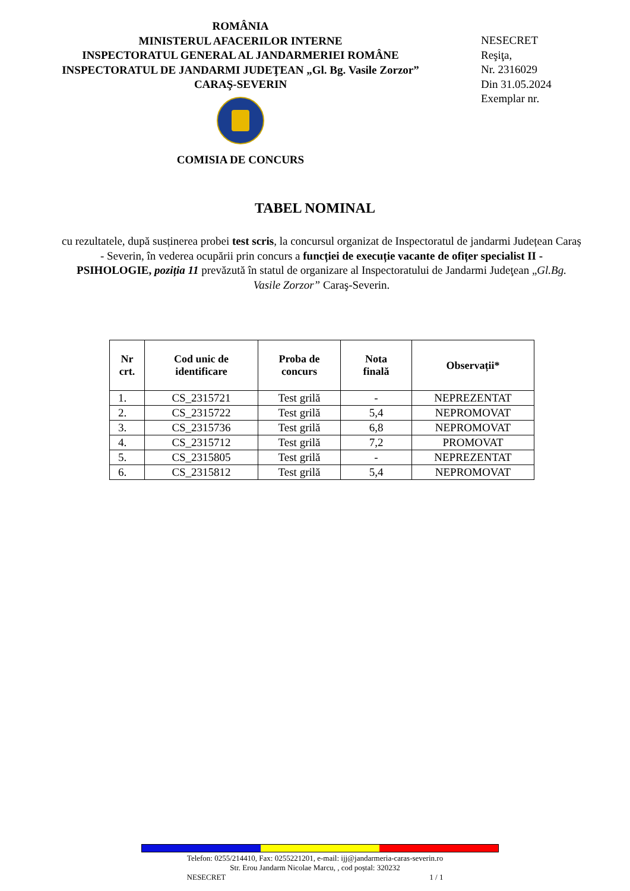ROMÂNIA
MINISTERUL AFACERILOR INTERNE
INSPECTORATUL GENERAL AL JANDARMERIEI ROMÂNE
INSPECTORATUL DE JANDARMI JUDEŢEAN „Gl. Bg. Vasile Zorzor”
CARAŞ-SEVERIN
COMISIA DE CONCURS
NESECRET
Reşiţa,
Nr. 2316029
Din 31.05.2024
Exemplar nr.
TABEL NOMINAL
cu rezultatele, după susținerea probei test scris, la concursul organizat de Inspectoratul de jandarmi Județean Caraș - Severin, în vederea ocupării prin concurs a funcției de execuție vacante de ofițer specialist II - PSIHOLOGIE, poziția 11 prevăzută în statul de organizare al Inspectoratului de Jandarmi Judeţean „Gl.Bg. Vasile Zorzor” Caraş-Severin.
| Nr crt. | Cod unic de identificare | Proba de concurs | Nota finală | Observații* |
| --- | --- | --- | --- | --- |
| 1. | CS_2315721 | Test grilă | - | NEPREZENTAT |
| 2. | CS_2315722 | Test grilă | 5,4 | NEPROMOVAT |
| 3. | CS_2315736 | Test grilă | 6,8 | NEPROMOVAT |
| 4. | CS_2315712 | Test grilă | 7,2 | PROMOVAT |
| 5. | CS_2315805 | Test grilă | - | NEPREZENTAT |
| 6. | CS_2315812 | Test grilă | 5,4 | NEPROMOVAT |
Telefon: 0255/214410, Fax: 0255221201, e-mail: ijj@jandarmeria-caras-severin.ro
Str. Erou Jandarm Nicolae Marcu, , cod poștal: 320232
NESECRET 1 / 1